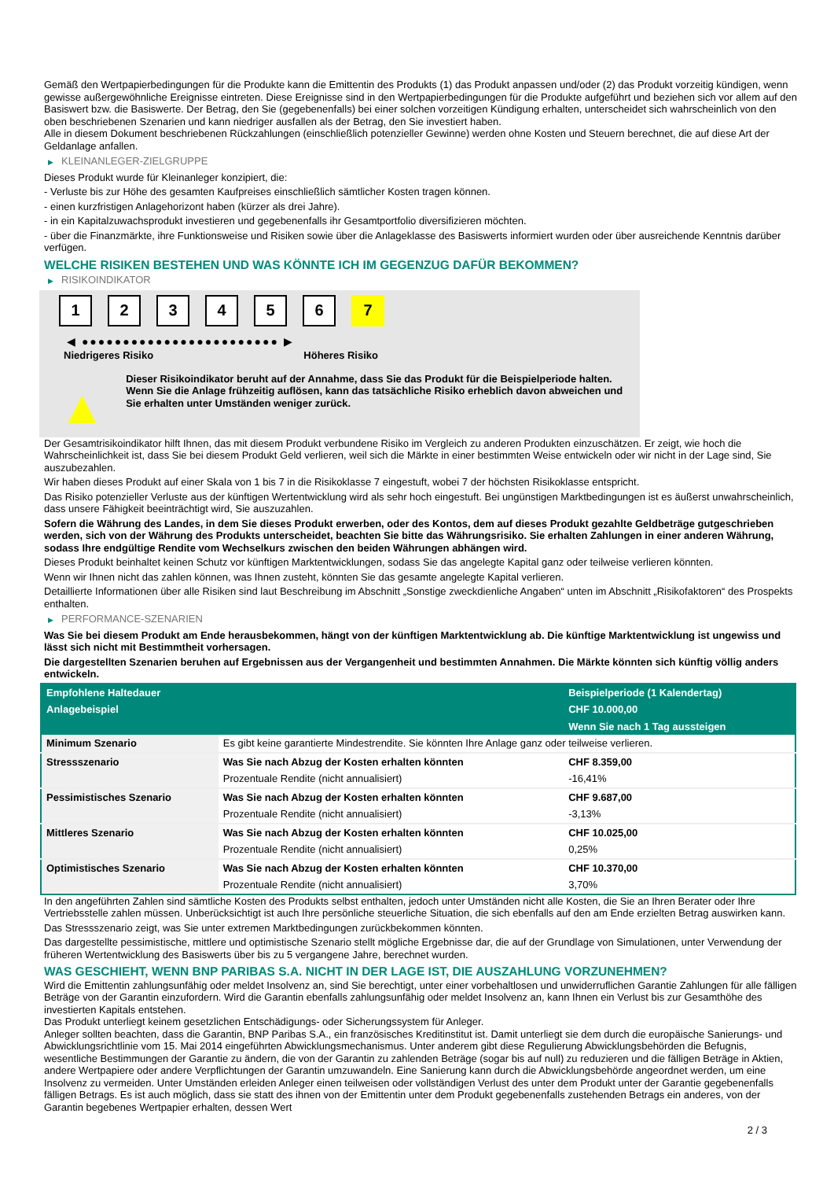Gemäß den Wertpapierbedingungen für die Produkte kann die Emittentin des Produkts (1) das Produkt anpassen und/oder (2) das Produkt vorzeitig kündigen, wenn gewisse außergewöhnliche Ereignisse eintreten. Diese Ereignisse sind in den Wertpapierbedingungen für die Produkte aufgeführt und beziehen sich vor allem auf den Basiswert bzw. die Basiswerte. Der Betrag, den Sie (gegebenenfalls) bei einer solchen vorzeitigen Kündigung erhalten, unterscheidet sich wahrscheinlich von den oben beschriebenen Szenarien und kann niedriger ausfallen als der Betrag, den Sie investiert haben.
Alle in diesem Dokument beschriebenen Rückzahlungen (einschließlich potenzieller Gewinne) werden ohne Kosten und Steuern berechnet, die auf diese Art der Geldanlage anfallen.
▶ KLEINANLEGER-ZIELGRUPPE
Dieses Produkt wurde für Kleinanleger konzipiert, die:
- Verluste bis zur Höhe des gesamten Kaufpreises einschließlich sämtlicher Kosten tragen können.
- einen kurzfristigen Anlagehorizont haben (kürzer als drei Jahre).
- in ein Kapitalzuwachsprodukt investieren und gegebenenfalls ihr Gesamtportfolio diversifizieren möchten.
- über die Finanzmärkte, ihre Funktionsweise und Risiken sowie über die Anlageklasse des Basiswerts informiert wurden oder über ausreichende Kenntnis darüber verfügen.
WELCHE RISIKEN BESTEHEN UND WAS KÖNNTE ICH IM GEGENZUG DAFÜR BEKOMMEN?
▶ RISIKOINDIKATOR
1 2 3 4 5 6 7
◀ ●●●●●●●●●●●●●●●●●●●●●●●● ▶
Niedrigeres Risiko Höheres Risiko
▲
Dieser Risikoindikator beruht auf der Annahme, dass Sie das Produkt für die Beispielperiode halten.
Wenn Sie die Anlage frühzeitig auflösen, kann das tatsächliche Risiko erheblich davon abweichen und Sie erhalten unter Umständen weniger zurück.
Der Gesamtrisikoindikator hilft Ihnen, das mit diesem Produkt verbundene Risiko im Vergleich zu anderen Produkten einzuschätzen. Er zeigt, wie hoch die Wahrscheinlichkeit ist, dass Sie bei diesem Produkt Geld verlieren, weil sich die Märkte in einer bestimmten Weise entwickeln oder wir nicht in der Lage sind, Sie auszubezahlen.
Wir haben dieses Produkt auf einer Skala von 1 bis 7 in die Risikoklasse 7 eingestuft, wobei 7 der höchsten Risikoklasse entspricht.
Das Risiko potenzieller Verluste aus der künftigen Wertentwicklung wird als sehr hoch eingestuft. Bei ungünstigen Marktbedingungen ist es äußerst unwahrscheinlich, dass unsere Fähigkeit beeinträchtigt wird, Sie auszuzahlen.
Sofern die Währung des Landes, in dem Sie dieses Produkt erwerben, oder des Kontos, dem auf dieses Produkt gezahlte Geldbeträge gutgeschrieben werden, sich von der Währung des Produkts unterscheidet, beachten Sie bitte das Währungsrisiko. Sie erhalten Zahlungen in einer anderen Währung, sodass Ihre endgültige Rendite vom Wechselkurs zwischen den beiden Währungen abhängen wird.
Dieses Produkt beinhaltet keinen Schutz vor künftigen Marktentwicklungen, sodass Sie das angelegte Kapital ganz oder teilweise verlieren könnten.
Wenn wir Ihnen nicht das zahlen können, was Ihnen zusteht, könnten Sie das gesamte angelegte Kapital verlieren.
Detaillierte Informationen über alle Risiken sind laut Beschreibung im Abschnitt „Sonstige zweckdienliche Angaben“ unten im Abschnitt „Risikofaktoren“ des Prospekts enthalten.
▶ PERFORMANCE-SZENARIEN
Was Sie bei diesem Produkt am Ende herausbekommen, hängt von der künftigen Marktentwicklung ab. Die künftige Marktentwicklung ist ungewiss und lässt sich nicht mit Bestimmtheit vorhersagen.
Die dargestellten Szenarien beruhen auf Ergebnissen aus der Vergangenheit und bestimmten Annahmen. Die Märkte könnten sich künftig völlig anders entwickeln.
| Empfohlene Haltedauer | | Beispielperiode (1 Kalendertag) |
| --- | --- | --- |
| Anlagebeispiel | | CHF 10.000,00 |
| | | Wenn Sie nach 1 Tag aussteigen |
| Minimum Szenario | Es gibt keine garantierte Mindestrendite. Sie könnten Ihre Anlage ganz oder teilweise verlieren. | |
| Stressszenario | Was Sie nach Abzug der Kosten erhalten könnten | CHF 8.359,00 |
| | Prozentuale Rendite (nicht annualisiert) | -16,41% |
| Pessimistisches Szenario | Was Sie nach Abzug der Kosten erhalten könnten | CHF 9.687,00 |
| | Prozentuale Rendite (nicht annualisiert) | -3,13% |
| Mittleres Szenario | Was Sie nach Abzug der Kosten erhalten könnten | CHF 10.025,00 |
| | Prozentuale Rendite (nicht annualisiert) | 0,25% |
| Optimistisches Szenario | Was Sie nach Abzug der Kosten erhalten könnten | CHF 10.370,00 |
| | Prozentuale Rendite (nicht annualisiert) | 3,70% |
In den angeführten Zahlen sind sämtliche Kosten des Produkts selbst enthalten, jedoch unter Umständen nicht alle Kosten, die Sie an Ihren Berater oder Ihre Vertriebsstelle zahlen müssen. Unberücksichtigt ist auch Ihre persönliche steuerliche Situation, die sich ebenfalls auf den am Ende erzielten Betrag auswirken kann.
Das Stressszenario zeigt, was Sie unter extremen Marktbedingungen zurückbekommen könnten.
Das dargestellte pessimistische, mittlere und optimistische Szenario stellt mögliche Ergebnisse dar, die auf der Grundlage von Simulationen, unter Verwendung der früheren Wertentwicklung des Basiswerts über bis zu 5 vergangene Jahre, berechnet wurden.
WAS GESCHIEHT, WENN BNP PARIBAS S.A. NICHT IN DER LAGE IST, DIE AUSZAHLUNG VORZUNEHMEN?
Wird die Emittentin zahlungsunfähig oder meldet Insolvenz an, sind Sie berechtigt, unter einer vorbehaltlosen und unwiderruflichen Garantie Zahlungen für alle fälligen Beträge von der Garantin einzufordern. Wird die Garantin ebenfalls zahlungsunfähig oder meldet Insolvenz an, kann Ihnen ein Verlust bis zur Gesamthöhe des investierten Kapitals entstehen.
Das Produkt unterliegt keinem gesetzlichen Entschädigungs- oder Sicherungssystem für Anleger.
Anleger sollten beachten, dass die Garantin, BNP Paribas S.A., ein französisches Kreditinstitut ist. Damit unterliegt sie dem durch die europäische Sanierungs- und Abwicklungsrichtlinie vom 15. Mai 2014 eingeführten Abwicklungsmechanismus. Unter anderem gibt diese Regulierung Abwicklungsbehörden die Befugnis, wesentliche Bestimmungen der Garantie zu ändern, die von der Garantin zu zahlenden Beträge (sogar bis auf null) zu reduzieren und die fälligen Beträge in Aktien, andere Wertpapiere oder andere Verpflichtungen der Garantin umzuwandeln. Eine Sanierung kann durch die Abwicklungsbehörde angeordnet werden, um eine Insolvenz zu vermeiden. Unter Umständen erleiden Anleger einen teilweisen oder vollständigen Verlust des unter dem Produkt unter der Garantie gegebenenfalls fälligen Betrags. Es ist auch möglich, dass sie statt des ihnen von der Emittentin unter dem Produkt gegebenenfalls zustehenden Betrags ein anderes, von der Garantin begebenes Wertpapier erhalten, dessen Wert
2 / 3